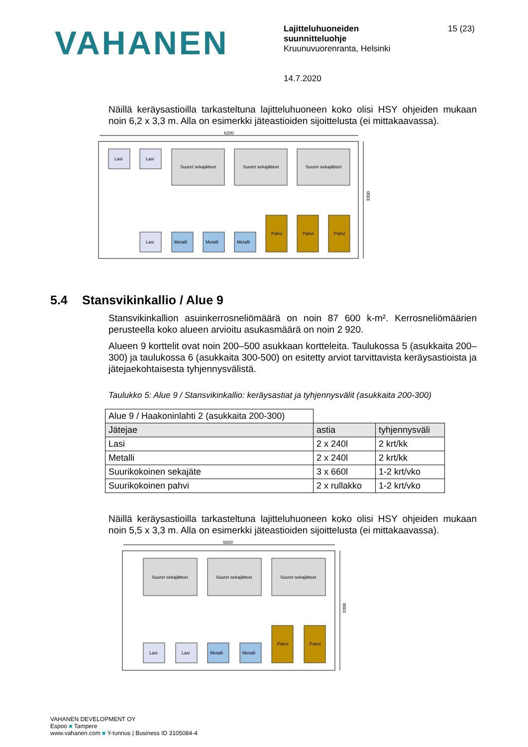VAHANEN
Lajitteluhuoneiden
suunnitteluohje
Kruunuvuorenranta, Helsinki
14.7.2020
15 (23)
Näillä keräysastioilla tarkasteltuna lajitteluhuoneen koko olisi HSY ohjeiden mukaan noin 6,2 x 3,3 m. Alla on esimerkki jäteastioiden sijoittelusta (ei mittakaavassa).
6200
3300
Lasi
Lasi
Suuret sekajätteet
Suuret sekajätteet
Suuret sekajätteet
Lasi
Metalli
Metalli
Metalli
Pahvi
Pahvi
Pahvi
5.4 Stansvikinkallio / Alue 9
Stansvikinkallion asuinkerrosneliömäärä on noin 87 600 k-m². Kerrosneliömäärien perusteella koko alueen arvioitu asukasmäärä on noin 2 920.
Alueen 9 korttelit ovat noin 200–500 asukkaan kortteleita. Taulukossa 5 (asukkaita 200–300) ja taulukossa 6 (asukkaita 300-500) on esitetty arviot tarvittavista keräysastioista ja jätejaekohtaisesta tyhjennysvälistä.
Taulukko 5: Alue 9 / Stansvikinkallio: keräysastiat ja tyhjennysvälit (asukkaita 200-300)
| Alue 9 / Haakoninlahti 2 (asukkaita 200-300) | | |
| Jätejae | astia | tyhjennysväli |
| Lasi | 2 x 240l | 2 krt/kk |
| Metalli | 2 x 240l | 2 krt/kk |
| Suurikokoinen sekajäte | 3 x 660l | 1-2 krt/vko |
| Suurikokoinen pahvi | 2 x rullakko | 1-2 krt/vko |
Näillä keräysastioilla tarkasteltuna lajitteluhuoneen koko olisi HSY ohjeiden mukaan noin 5,5 x 3,3 m. Alla on esimerkki jäteastioiden sijoittelusta (ei mittakaavassa).
5500
3300
Suuret sekajätteet
Suuret sekajätteet
Suuret sekajätteet
Lasi
Lasi
Metalli
Metalli
Pahvi
Pahvi
VAHANEN DEVELOPMENT OY
Espoo ■ Tampere
www.vahanen.com ■ Y-tunnus | Business ID 3105084-4